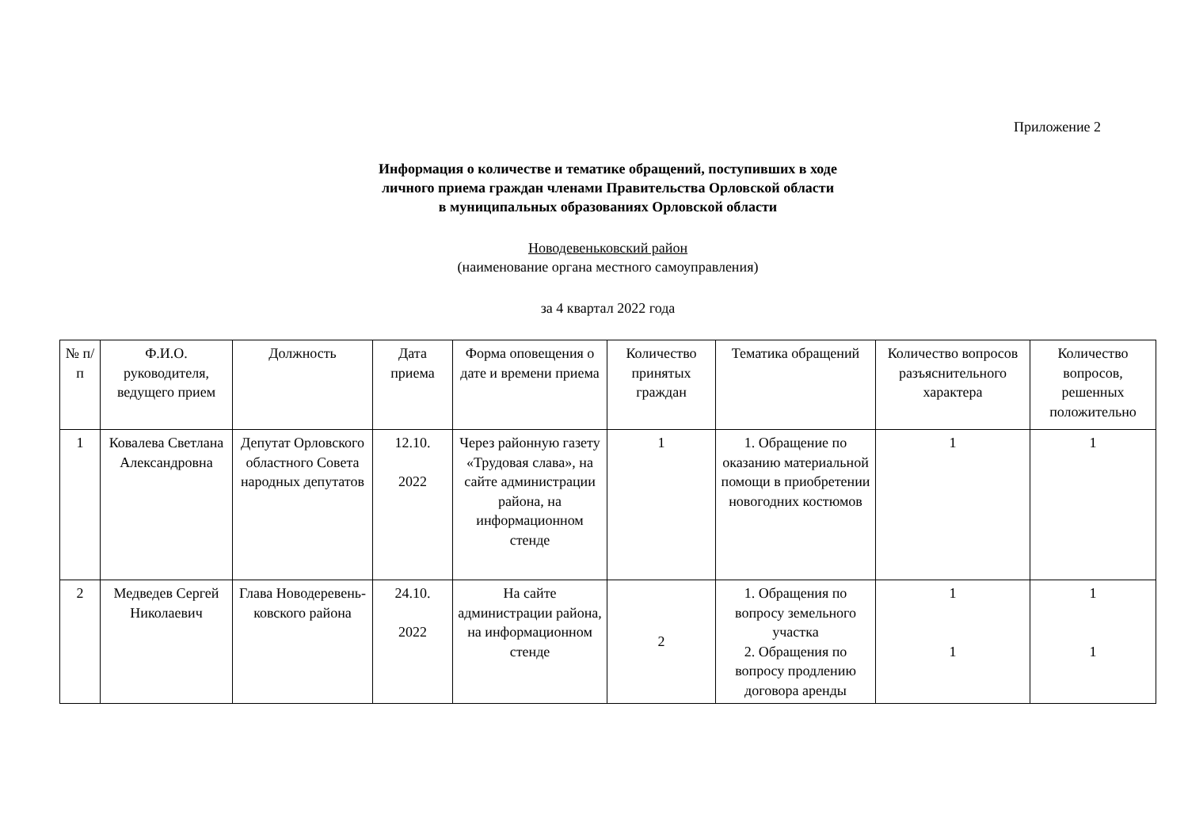Приложение 2
Информация о количестве и тематике обращений, поступивших в ходе
личного приема граждан членами Правительства Орловской области
в муниципальных образованиях Орловской области
Новодевеньковский район
(наименование органа местного самоуправления)
за 4 квартал 2022 года
| № п/п | Ф.И.О. руководителя, ведущего прием | Должность | Дата приема | Форма оповещения о дате и времени приема | Количество принятых граждан | Тематика обращений | Количество вопросов разъяснительного характера | Количество вопросов, решенных положительно |
| --- | --- | --- | --- | --- | --- | --- | --- | --- |
| 1 | Ковалева Светлана Александровна | Депутат Орловского областного Совета народных депутатов | 12.10. 2022 | Через районную газету «Трудовая слава», на сайте администрации района, на информационном стенде | 1 | 1. Обращение по оказанию материальной помощи в приобретении новогодних костюмов | 1 | 1 |
| 2 | Медведев Сергей Николаевич | Глава Новодеревень-ковского района | 24.10. 2022 | На сайте администрации района, на информационном стенде | 2 | 1. Обращения по вопросу земельного участка 2. Обращения по вопросу продлению договора аренды | 1 1 | 1 1 |